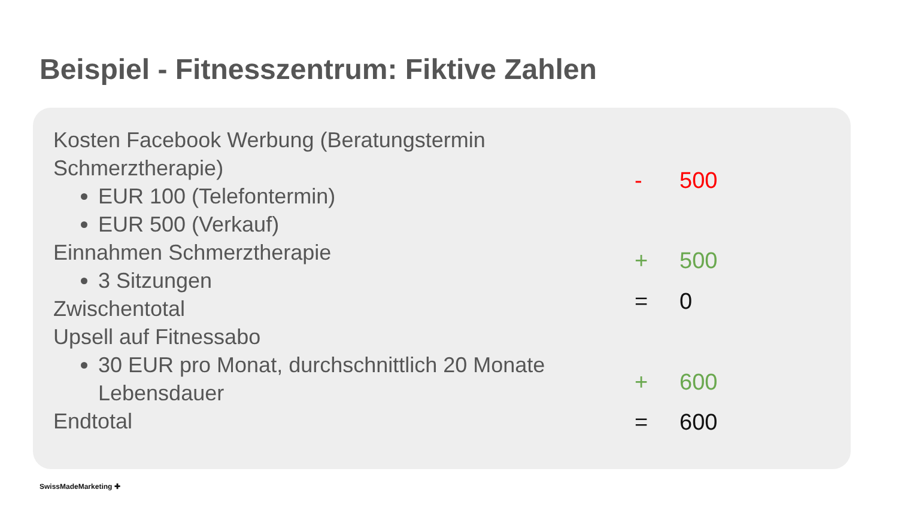Beispiel - Fitnesszentrum: Fiktive Zahlen
Kosten Facebook Werbung (Beratungstermin Schmerztherapie)
EUR 100 (Telefontermin)
EUR 500 (Verkauf)
Einnahmen Schmerztherapie
3 Sitzungen
Zwischentotal
Upsell auf Fitnessabo
30 EUR pro Monat, durchschnittlich 20 Monate Lebensdauer
Endtotal
- 500
+ 500
= 0
+ 600
= 600
SwissMadeMarketing ✚